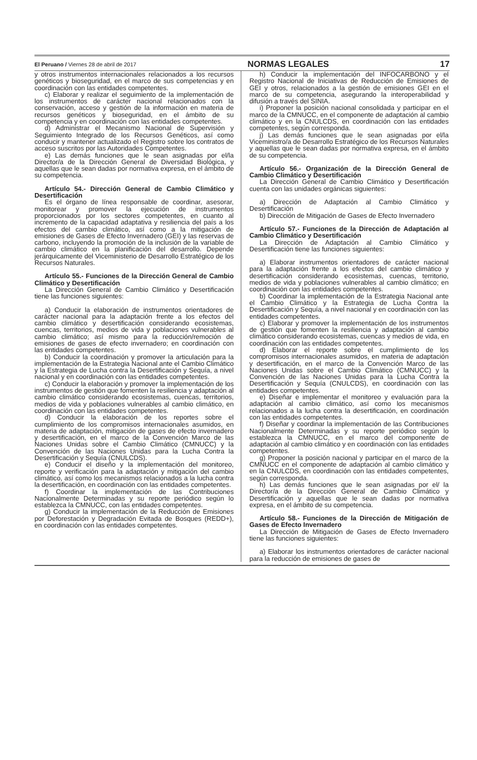El Peruano / Viernes 28 de abril de 2017 NORMAS LEGALES 17
y otros instrumentos internacionales relacionados a los recursos genéticos y bioseguridad, en el marco de sus competencias y en coordinación con las entidades competentes.
c) Elaborar y realizar el seguimiento de la implementación de los instrumentos de carácter nacional relacionados con la conservación, acceso y gestión de la información en materia de recursos genéticos y bioseguridad, en el ámbito de su competencia y en coordinación con las entidades competentes.
d) Administrar el Mecanismo Nacional de Supervisión y Seguimiento Integrado de los Recursos Genéticos, así como conducir y mantener actualizado el Registro sobre los contratos de acceso suscritos por las Autoridades Competentes.
e) Las demás funciones que le sean asignadas por el/la Director/a de la Dirección General de Diversidad Biológica, y aquellas que le sean dadas por normativa expresa, en el ámbito de su competencia.
Artículo 54.- Dirección General de Cambio Climático y Desertificación
Es el órgano de línea responsable de coordinar, asesorar, monitorear y promover la ejecución de instrumentos proporcionados por los sectores competentes, en cuanto al incremento de la capacidad adaptativa y resiliencia del país a los efectos del cambio climático, así como a la mitigación de emisiones de Gases de Efecto Invernadero (GEI) y las reservas de carbono, incluyendo la promoción de la inclusión de la variable de cambio climático en la planificación del desarrollo. Depende jerárquicamente del Viceministerio de Desarrollo Estratégico de los Recursos Naturales.
Artículo 55.- Funciones de la Dirección General de Cambio Climático y Desertificación
La Dirección General de Cambio Climático y Desertificación tiene las funciones siguientes:
a) Conducir la elaboración de instrumentos orientadores de carácter nacional para la adaptación frente a los efectos del cambio climático y desertificación considerando ecosistemas, cuencas, territorios, medios de vida y poblaciones vulnerables al cambio climático; así mismo para la reducción/remoción de emisiones de gases de efecto invernadero; en coordinación con las entidades competentes.
b) Conducir la coordinación y promover la articulación para la implementación de la Estrategia Nacional ante el Cambio Climático y la Estrategia de Lucha contra la Desertificación y Sequía, a nivel nacional y en coordinación con las entidades competentes.
c) Conducir la elaboración y promover la implementación de los instrumentos de gestión que fomenten la resiliencia y adaptación al cambio climático considerando ecosistemas, cuencas, territorios, medios de vida y poblaciones vulnerables al cambio climático, en coordinación con las entidades competentes.
d) Conducir la elaboración de los reportes sobre el cumplimiento de los compromisos internacionales asumidos, en materia de adaptación, mitigación de gases de efecto invernadero y desertificación, en el marco de la Convención Marco de las Naciones Unidas sobre el Cambio Climático (CMNUCC) y la Convención de las Naciones Unidas para la Lucha Contra la Desertificación y Sequía (CNULCDS).
e) Conducir el diseño y la implementación del monitoreo, reporte y verificación para la adaptación y mitigación del cambio climático, así como los mecanismos relacionados a la lucha contra la desertificación, en coordinación con las entidades competentes.
f) Coordinar la implementación de las Contribuciones Nacionalmente Determinadas y su reporte periódico según lo establezca la CMNUCC, con las entidades competentes.
g) Conducir la implementación de la Reducción de Emisiones por Deforestación y Degradación Evitada de Bosques (REDD+), en coordinación con las entidades competentes.
h) Conducir la implementación del INFOCARBONO y el Registro Nacional de Iniciativas de Reducción de Emisiones de GEI y otros, relacionados a la gestión de emisiones GEI en el marco de su competencia, asegurando la interoperabilidad y difusión a través del SINIA.
i) Proponer la posición nacional consolidada y participar en el marco de la CMNUCC, en el componente de adaptación al cambio climático y en la CNULCDS, en coordinación con las entidades competentes, según corresponda.
j) Las demás funciones que le sean asignadas por el/la Viceministro/a de Desarrollo Estratégico de los Recursos Naturales y aquellas que le sean dadas por normativa expresa, en el ámbito de su competencia.
Artículo 56.- Organización de la Dirección General de Cambio Climático y Desertificación
La Dirección General de Cambio Climático y Desertificación cuenta con las unidades orgánicas siguientes:
a) Dirección de Adaptación al Cambio Climático y Desertificación
b) Dirección de Mitigación de Gases de Efecto Invernadero
Artículo 57.- Funciones de la Dirección de Adaptación al Cambio Climático y Desertificación
La Dirección de Adaptación al Cambio Climático y Desertificación tiene las funciones siguientes:
a) Elaborar instrumentos orientadores de carácter nacional para la adaptación frente a los efectos del cambio climático y desertificación considerando ecosistemas, cuencas, territorio, medios de vida y poblaciones vulnerables al cambio climático; en coordinación con las entidades competentes.
b) Coordinar la implementación de la Estrategia Nacional ante el Cambio Climático y la Estrategia de Lucha Contra la Desertificación y Sequía, a nivel nacional y en coordinación con las entidades competentes.
c) Elaborar y promover la implementación de los instrumentos de gestión que fomenten la resiliencia y adaptación al cambio climático considerando ecosistemas, cuencas y medios de vida, en coordinación con las entidades competentes.
d) Elaborar el reporte sobre el cumplimiento de los compromisos internacionales asumidos, en materia de adaptación y desertificación, en el marco de la Convención Marco de las Naciones Unidas sobre el Cambio Climático (CMNUCC) y la Convención de las Naciones Unidas para la Lucha Contra la Desertificación y Sequía (CNULCDS), en coordinación con las entidades competentes.
e) Diseñar e implementar el monitoreo y evaluación para la adaptación al cambio climático, así como los mecanismos relacionados a la lucha contra la desertificación, en coordinación con las entidades competentes.
f) Diseñar y coordinar la implementación de las Contribuciones Nacionalmente Determinadas y su reporte periódico según lo establezca la CMNUCC, en el marco del componente de adaptación al cambio climático y en coordinación con las entidades competentes.
g) Proponer la posición nacional y participar en el marco de la CMNUCC en el componente de adaptación al cambio climático y en la CNULCDS, en coordinación con las entidades competentes, según corresponda.
h) Las demás funciones que le sean asignadas por el/ la Director/a de la Dirección General de Cambio Climático y Desertificación y aquellas que le sean dadas por normativa expresa, en el ámbito de su competencia.
Artículo 58.- Funciones de la Dirección de Mitigación de Gases de Efecto Invernadero
La Dirección de Mitigación de Gases de Efecto Invernadero tiene las funciones siguientes:
a) Elaborar los instrumentos orientadores de carácter nacional para la reducción de emisiones de gases de